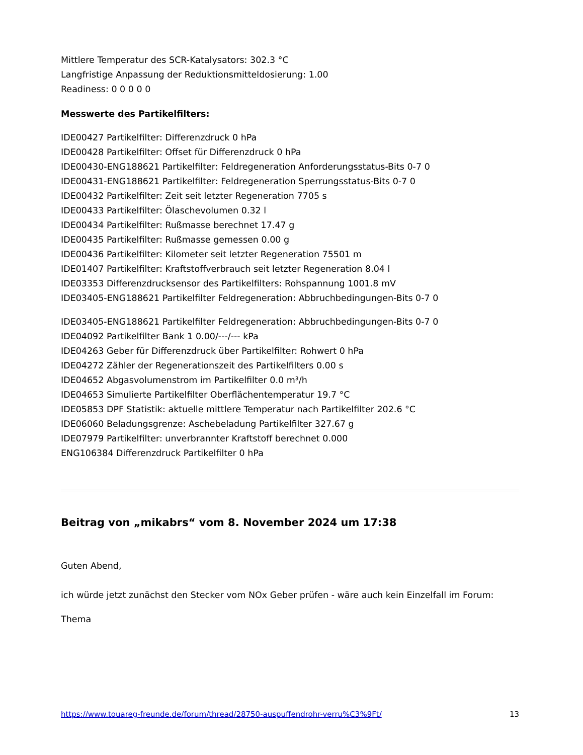Mittlere Temperatur des SCR-Katalysators: 302.3 °C
Langfristige Anpassung der Reduktionsmitteldosierung: 1.00
Readiness: 0 0 0 0 0
Messwerte des Partikelfilters:
IDE00427 Partikelfilter: Differenzdruck 0 hPa
IDE00428 Partikelfilter: Offset für Differenzdruck 0 hPa
IDE00430-ENG188621 Partikelfilter: Feldregeneration Anforderungsstatus-Bits 0-7 0
IDE00431-ENG188621 Partikelfilter: Feldregeneration Sperrungsstatus-Bits 0-7 0
IDE00432 Partikelfilter: Zeit seit letzter Regeneration 7705 s
IDE00433 Partikelfilter: Ölaschevolumen 0.32 l
IDE00434 Partikelfilter: Rußmasse berechnet 17.47 g
IDE00435 Partikelfilter: Rußmasse gemessen 0.00 g
IDE00436 Partikelfilter: Kilometer seit letzter Regeneration 75501 m
IDE01407 Partikelfilter: Kraftstoffverbrauch seit letzter Regeneration 8.04 l
IDE03353 Differenzdrucksensor des Partikelfilters: Rohspannung 1001.8 mV
IDE03405-ENG188621 Partikelfilter Feldregeneration: Abbruchbedingungen-Bits 0-7 0
IDE03405-ENG188621 Partikelfilter Feldregeneration: Abbruchbedingungen-Bits 0-7 0
IDE04092 Partikelfilter Bank 1 0.00/---/--- kPa
IDE04263 Geber für Differenzdruck über Partikelfilter: Rohwert 0 hPa
IDE04272 Zähler der Regenerationszeit des Partikelfilters 0.00 s
IDE04652 Abgasvolumenstrom im Partikelfilter 0.0 m³/h
IDE04653 Simulierte Partikelfilter Oberflächentemperatur 19.7 °C
IDE05853 DPF Statistik: aktuelle mittlere Temperatur nach Partikelfilter 202.6 °C
IDE06060 Beladungsgrenze: Aschebeladung Partikelfilter 327.67 g
IDE07979 Partikelfilter: unverbrannter Kraftstoff berechnet 0.000
ENG106384 Differenzdruck Partikelfilter 0 hPa
Beitrag von „mikabrs“ vom 8. November 2024 um 17:38
Guten Abend,
ich würde jetzt zunächst den Stecker vom NOx Geber prüfen - wäre auch kein Einzelfall im Forum:
Thema
https://www.touareg-freunde.de/forum/thread/28750-auspuffendrohr-verru%C3%9Ft/ 13